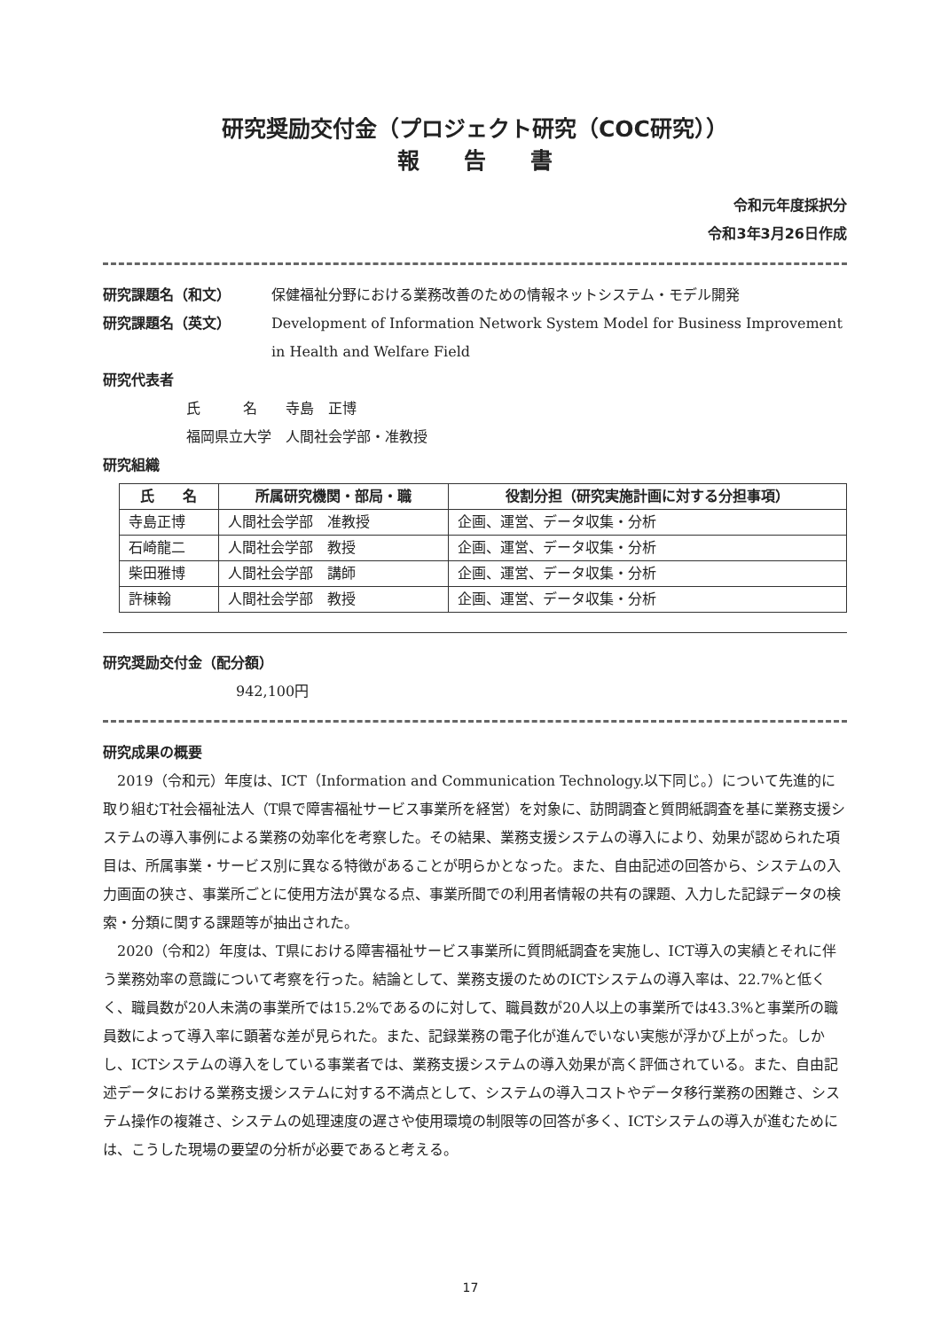研究奨励交付金（プロジェクト研究（COC研究））
報　　告　　書
令和元年度採択分　
令和3年3月26日作成
研究課題名（和文） 保健福祉分野における業務改善のための情報ネットシステム・モデル開発
研究課題名（英文） Development of Information Network System Model for Business Improvement in Health and Welfare Field
研究代表者
氏　　　名　　寺島　正博
福岡県立大学　人間社会学部・准教授
研究組織
| 氏 名 | 所属研究機関・部局・職 | 役割分担（研究実施計画に対する分担事項） |
| --- | --- | --- |
| 寺島正博 | 人間社会学部 准教授 | 企画、運営、データ収集・分析 |
| 石崎龍二 | 人間社会学部 教授 | 企画、運営、データ収集・分析 |
| 柴田雅博 | 人間社会学部 講師 | 企画、運営、データ収集・分析 |
| 許棟翰 | 人間社会学部 教授 | 企画、運営、データ収集・分析 |
研究奨励交付金（配分額）
942,100円
研究成果の概要
2019（令和元）年度は、ICT（Information and Communication Technology.以下同じ。）について先進的に取り組むT社会福祉法人（T県で障害福祉サービス事業所を経営）を対象に、訪問調査と質問紙調査を基に業務支援システムの導入事例による業務の効率化を考察した。その結果、業務支援システムの導入により、効果が認められた項目は、所属事業・サービス別に異なる特徴があることが明らかとなった。また、自由記述の回答から、システムの入力画面の狭さ、事業所ごとに使用方法が異なる点、事業所間での利用者情報の共有の課題、入力した記録データの検索・分類に関する課題等が抽出された。
2020（令和2）年度は、T県における障害福祉サービス事業所に質問紙調査を実施し、ICT導入の実績とそれに伴う業務効率の意識について考察を行った。結論として、業務支援のためのICTシステムの導入率は、22.7%と低くく、職員数が20人未満の事業所では15.2%であるのに対して、職員数が20人以上の事業所では43.3%と事業所の職員数によって導入率に顕著な差が見られた。また、記録業務の電子化が進んでいない実態が浮かび上がった。しかし、ICTシステムの導入をしている事業者では、業務支援システムの導入効果が高く評価されている。また、自由記述データにおける業務支援システムに対する不満点として、システムの導入コストやデータ移行業務の困難さ、システム操作の複雑さ、システムの処理速度の遅さや使用環境の制限等の回答が多く、ICTシステムの導入が進むためには、こうした現場の要望の分析が必要であると考える。
17